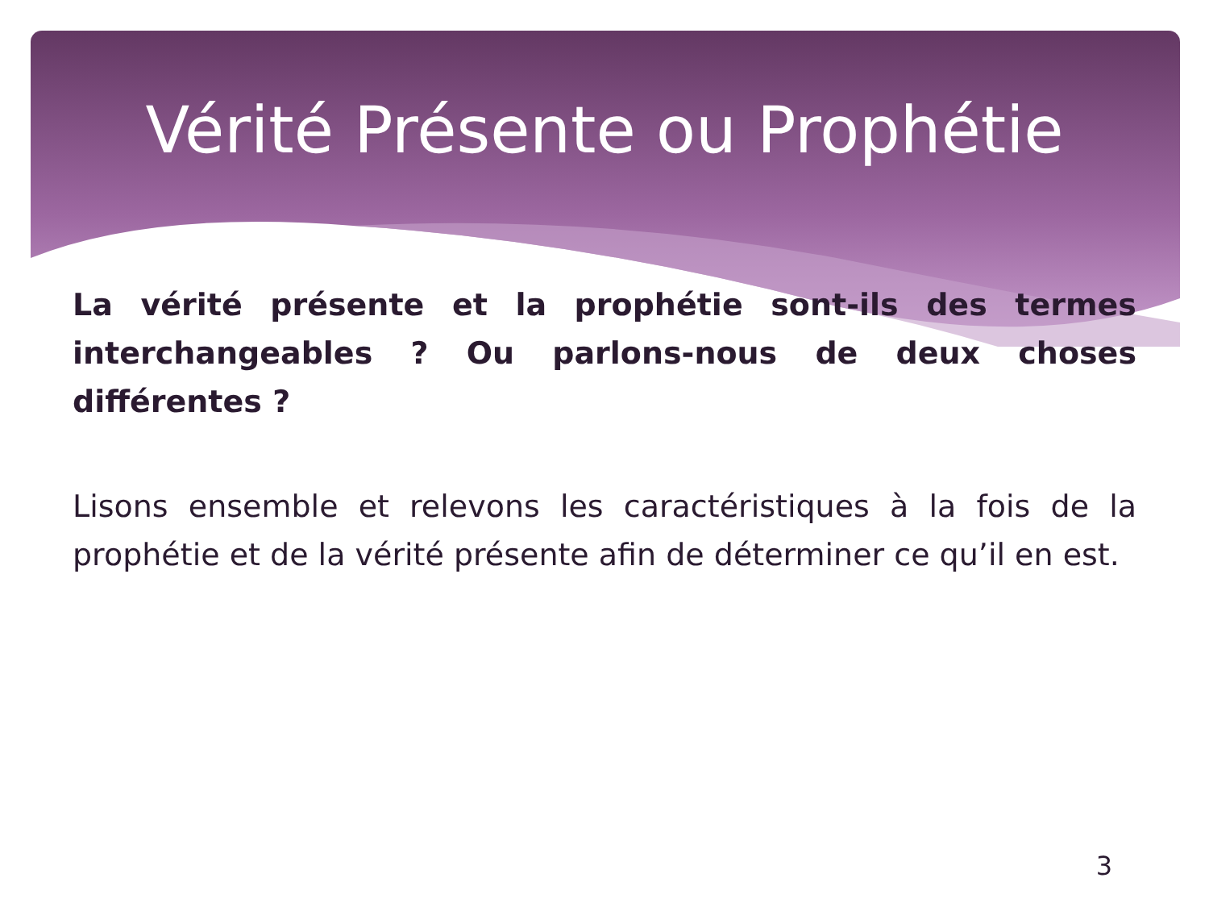Vérité Présente ou Prophétie
La vérité présente et la prophétie sont-ils des termes interchangeables ? Ou parlons-nous de deux choses différentes ?
Lisons ensemble et relevons les caractéristiques à la fois de la prophétie et de la vérité présente afin de déterminer ce qu’il en est.
3